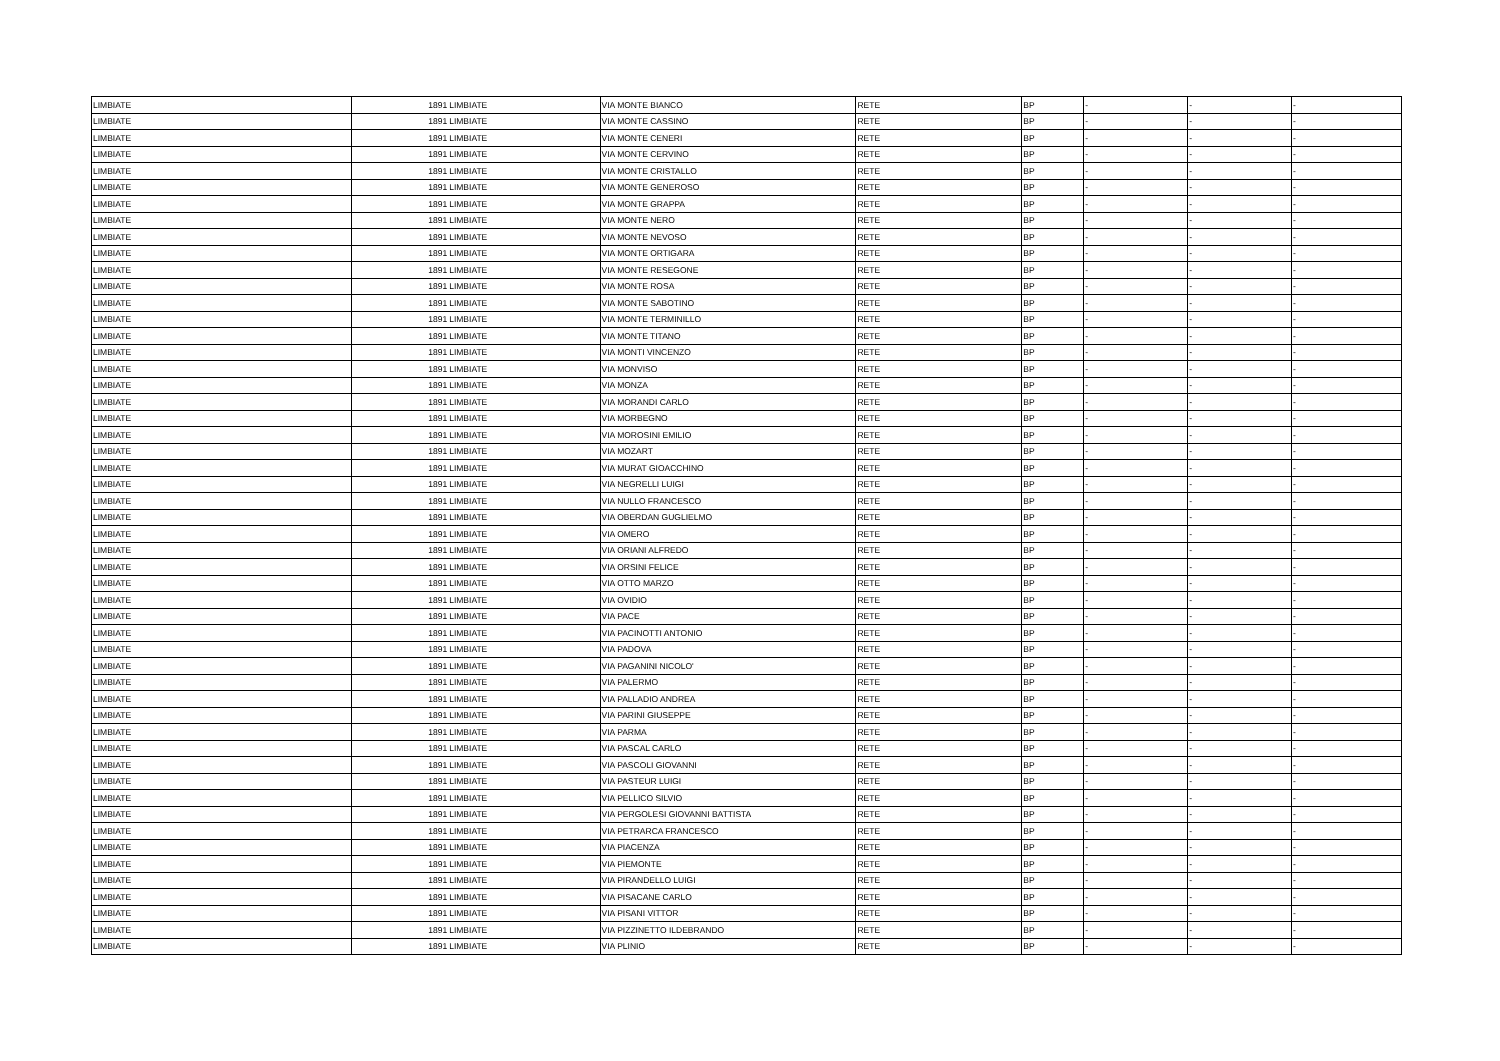| LIMBIATE | 1891 | LIMBIATE | VIA MONTE BIANCO | RETE | BP | - | - | - |
| LIMBIATE | 1891 | LIMBIATE | VIA MONTE CASSINO | RETE | BP | - | - | - |
| LIMBIATE | 1891 | LIMBIATE | VIA MONTE CENERI | RETE | BP | - | - | - |
| LIMBIATE | 1891 | LIMBIATE | VIA MONTE CERVINO | RETE | BP | - | - | - |
| LIMBIATE | 1891 | LIMBIATE | VIA MONTE CRISTALLO | RETE | BP | - | - | - |
| LIMBIATE | 1891 | LIMBIATE | VIA MONTE GENEROSO | RETE | BP | - | - | - |
| LIMBIATE | 1891 | LIMBIATE | VIA MONTE GRAPPA | RETE | BP | - | - | - |
| LIMBIATE | 1891 | LIMBIATE | VIA MONTE NERO | RETE | BP | - | - | - |
| LIMBIATE | 1891 | LIMBIATE | VIA MONTE NEVOSO | RETE | BP | - | - | - |
| LIMBIATE | 1891 | LIMBIATE | VIA MONTE ORTIGARA | RETE | BP | - | - | - |
| LIMBIATE | 1891 | LIMBIATE | VIA MONTE RESEGONE | RETE | BP | - | - | - |
| LIMBIATE | 1891 | LIMBIATE | VIA MONTE ROSA | RETE | BP | - | - | - |
| LIMBIATE | 1891 | LIMBIATE | VIA MONTE SABOTINO | RETE | BP | - | - | - |
| LIMBIATE | 1891 | LIMBIATE | VIA MONTE TERMINILLO | RETE | BP | - | - | - |
| LIMBIATE | 1891 | LIMBIATE | VIA MONTE TITANO | RETE | BP | - | - | - |
| LIMBIATE | 1891 | LIMBIATE | VIA MONTI VINCENZO | RETE | BP | - | - | - |
| LIMBIATE | 1891 | LIMBIATE | VIA MONVISO | RETE | BP | - | - | - |
| LIMBIATE | 1891 | LIMBIATE | VIA MONZA | RETE | BP | - | - | - |
| LIMBIATE | 1891 | LIMBIATE | VIA MORANDI CARLO | RETE | BP | - | - | - |
| LIMBIATE | 1891 | LIMBIATE | VIA MORBEGNO | RETE | BP | - | - | - |
| LIMBIATE | 1891 | LIMBIATE | VIA MOROSINI EMILIO | RETE | BP | - | - | - |
| LIMBIATE | 1891 | LIMBIATE | VIA MOZART | RETE | BP | - | - | - |
| LIMBIATE | 1891 | LIMBIATE | VIA MURAT GIOACCHINO | RETE | BP | - | - | - |
| LIMBIATE | 1891 | LIMBIATE | VIA NEGRELLI LUIGI | RETE | BP | - | - | - |
| LIMBIATE | 1891 | LIMBIATE | VIA NULLO FRANCESCO | RETE | BP | - | - | - |
| LIMBIATE | 1891 | LIMBIATE | VIA OBERDAN GUGLIELMO | RETE | BP | - | - | - |
| LIMBIATE | 1891 | LIMBIATE | VIA OMERO | RETE | BP | - | - | - |
| LIMBIATE | 1891 | LIMBIATE | VIA ORIANI ALFREDO | RETE | BP | - | - | - |
| LIMBIATE | 1891 | LIMBIATE | VIA ORSINI FELICE | RETE | BP | - | - | - |
| LIMBIATE | 1891 | LIMBIATE | VIA OTTO MARZO | RETE | BP | - | - | - |
| LIMBIATE | 1891 | LIMBIATE | VIA OVIDIO | RETE | BP | - | - | - |
| LIMBIATE | 1891 | LIMBIATE | VIA PACE | RETE | BP | - | - | - |
| LIMBIATE | 1891 | LIMBIATE | VIA PACINOTTI ANTONIO | RETE | BP | - | - | - |
| LIMBIATE | 1891 | LIMBIATE | VIA PADOVA | RETE | BP | - | - | - |
| LIMBIATE | 1891 | LIMBIATE | VIA PAGANINI NICOLO' | RETE | BP | - | - | - |
| LIMBIATE | 1891 | LIMBIATE | VIA PALERMO | RETE | BP | - | - | - |
| LIMBIATE | 1891 | LIMBIATE | VIA PALLADIO ANDREA | RETE | BP | - | - | - |
| LIMBIATE | 1891 | LIMBIATE | VIA PARINI GIUSEPPE | RETE | BP | - | - | - |
| LIMBIATE | 1891 | LIMBIATE | VIA PARMA | RETE | BP | - | - | - |
| LIMBIATE | 1891 | LIMBIATE | VIA PASCAL CARLO | RETE | BP | - | - | - |
| LIMBIATE | 1891 | LIMBIATE | VIA PASCOLI GIOVANNI | RETE | BP | - | - | - |
| LIMBIATE | 1891 | LIMBIATE | VIA PASTEUR LUIGI | RETE | BP | - | - | - |
| LIMBIATE | 1891 | LIMBIATE | VIA PELLICO SILVIO | RETE | BP | - | - | - |
| LIMBIATE | 1891 | LIMBIATE | VIA PERGOLESI GIOVANNI BATTISTA | RETE | BP | - | - | - |
| LIMBIATE | 1891 | LIMBIATE | VIA PETRARCA FRANCESCO | RETE | BP | - | - | - |
| LIMBIATE | 1891 | LIMBIATE | VIA PIACENZA | RETE | BP | - | - | - |
| LIMBIATE | 1891 | LIMBIATE | VIA PIEMONTE | RETE | BP | - | - | - |
| LIMBIATE | 1891 | LIMBIATE | VIA PIRANDELLO LUIGI | RETE | BP | - | - | - |
| LIMBIATE | 1891 | LIMBIATE | VIA PISACANE CARLO | RETE | BP | - | - | - |
| LIMBIATE | 1891 | LIMBIATE | VIA PISANI VITTOR | RETE | BP | - | - | - |
| LIMBIATE | 1891 | LIMBIATE | VIA PIZZINETTO ILDEBRANDO | RETE | BP | - | - | - |
| LIMBIATE | 1891 | LIMBIATE | VIA PLINIO | RETE | BP | - | - | - |